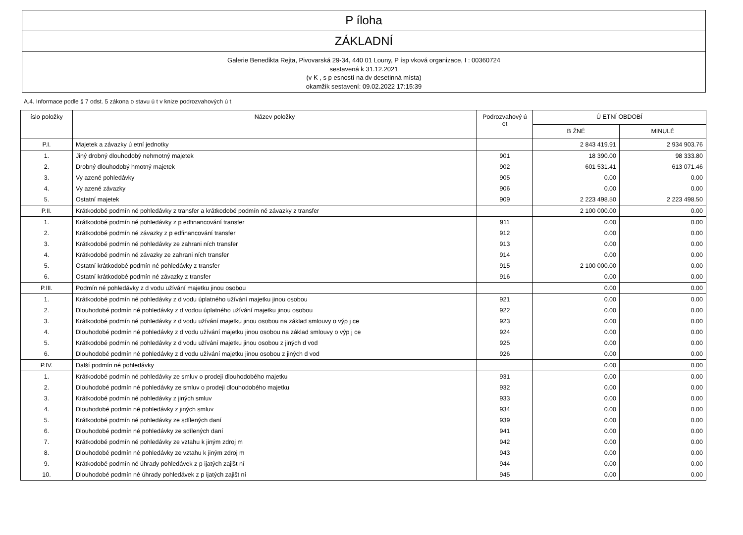P íloha
ZÁKLADNÍ
Galerie Benedikta Rejta, Pivovarská 29-34, 440 01 Louny, P ísp vková organizace, I : 00360724
sestavená k 31.12.2021
(v K , s p esností na dv desetinná místa)
okamžik sestavení: 09.02.2022 17:15:39
A.4. Informace podle § 7 odst. 5 zákona o stavu ú t v knize podrozvahových ú t
| íslo položky | Název položky | Podrozvahový ú et | Ú ETNÍ OBDOBÍ | |
| --- | --- | --- | --- | --- |
| | | | B ŽNÉ | MINULÉ |
| P.I. | Majetek a závazky ú etní jednotky | | 2 843 419.91 | 2 934 903.76 |
| 1. | Jiný drobný dlouhodobý nehmotný majetek | 901 | 18 390.00 | 98 333.80 |
| 2. | Drobný dlouhodobý hmotný majetek | 902 | 601 531.41 | 613 071.46 |
| 3. | Vy azené pohledávky | 905 | 0.00 | 0.00 |
| 4. | Vy azené závazky | 906 | 0.00 | 0.00 |
| 5. | Ostatní majetek | 909 | 2 223 498.50 | 2 223 498.50 |
| P.II. | Krátkodobé podmín né pohledávky z transfer a krátkodobé podmín né závazky z transfer | | 2 100 000.00 | 0.00 |
| 1. | Krátkodobé podmín né pohledávky z p edfinancování transfer | 911 | 0.00 | 0.00 |
| 2. | Krátkodobé podmín né závazky z p edfinancování transfer | 912 | 0.00 | 0.00 |
| 3. | Krátkodobé podmín né pohledávky ze zahrani ních transfer | 913 | 0.00 | 0.00 |
| 4. | Krátkodobé podmín né závazky ze zahrani ních transfer | 914 | 0.00 | 0.00 |
| 5. | Ostatní krátkodobé podmín né pohledávky z transfer | 915 | 2 100 000.00 | 0.00 |
| 6. | Ostatní krátkodobé podmín né závazky z transfer | 916 | 0.00 | 0.00 |
| P.III. | Podmín né pohledávky z d vodu užívání majetku jinou osobou | | 0.00 | 0.00 |
| 1. | Krátkodobé podmín né pohledávky z d vodu úplatného užívání majetku jinou osobou | 921 | 0.00 | 0.00 |
| 2. | Dlouhodobé podmín né pohledávky z d vodou úplatného užívání majetku jinou osobou | 922 | 0.00 | 0.00 |
| 3. | Krátkodobé podmín né pohledávky z d vodu užívání majetku jinou osobou na základ smlouvy o výp j ce | 923 | 0.00 | 0.00 |
| 4. | Dlouhodobé podmín né pohledávky z d vodu užívání majetku jinou osobou na základ smlouvy o výp j ce | 924 | 0.00 | 0.00 |
| 5. | Krátkodobé podmín né pohledávky z d vodu užívání majetku jinou osobou z jiných d vod | 925 | 0.00 | 0.00 |
| 6. | Dlouhodobé podmín né pohledávky z d vodu užívání majetku jinou osobou z jiných d vod | 926 | 0.00 | 0.00 |
| P.IV. | Další podmín né pohledávky | | 0.00 | 0.00 |
| 1. | Krátkodobé podmín né pohledávky ze smluv o prodeji dlouhodobého majetku | 931 | 0.00 | 0.00 |
| 2. | Dlouhodobé podmín né pohledávky ze smluv o prodeji dlouhodobého majetku | 932 | 0.00 | 0.00 |
| 3. | Krátkodobé podmín né pohledávky z jiných smluv | 933 | 0.00 | 0.00 |
| 4. | Dlouhodobé podmín né pohledávky z jiných smluv | 934 | 0.00 | 0.00 |
| 5. | Krátkodobé podmín né pohledávky ze sdílených daní | 939 | 0.00 | 0.00 |
| 6. | Dlouhodobé podmín né pohledávky ze sdílených daní | 941 | 0.00 | 0.00 |
| 7. | Krátkodobé podmín né pohledávky ze vztahu k jiným zdroj m | 942 | 0.00 | 0.00 |
| 8. | Dlouhodobé podmín né pohledávky ze vztahu k jiným zdroj m | 943 | 0.00 | 0.00 |
| 9. | Krátkodobé podmín né úhrady pohledávek z p ijatých zajišt ní | 944 | 0.00 | 0.00 |
| 10. | Dlouhodobé podmín né úhrady pohledávek z p ijatých zajišt ní | 945 | 0.00 | 0.00 |